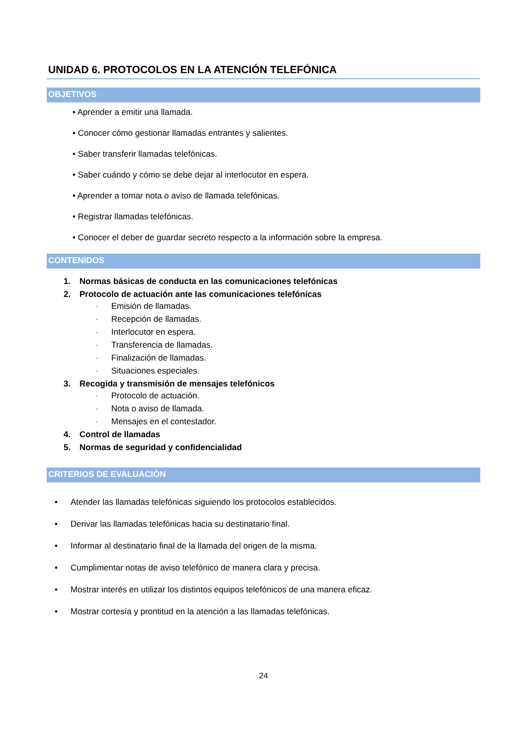UNIDAD 6. PROTOCOLOS EN LA ATENCIÓN TELEFÓNICA
OBJETIVOS
• Aprender a emitir una llamada.
• Conocer cómo gestionar llamadas entrantes y salientes.
• Saber transferir llamadas telefónicas.
• Saber cuándo y cómo se debe dejar al interlocutor en espera.
• Aprender a tomar nota o aviso de llamada telefónicas.
• Registrar llamadas telefónicas.
• Conocer el deber de guardar secreto respecto a la información sobre la empresa.
CONTENIDOS
1. Normas básicas de conducta en las comunicaciones telefónicas
2. Protocolo de actuación ante las comunicaciones telefónicas
- Emisión de llamadas.
- Recepción de llamadas.
- Interlocutor en espera.
- Transferencia de llamadas.
- Finalización de llamadas.
- Situaciones especiales.
3. Recogida y transmisión de mensajes telefónicos
- Protocolo de actuación.
- Nota o aviso de llamada.
- Mensajes en el contestador.
4. Control de llamadas
5. Normas de seguridad y confidencialidad
CRITERIOS DE EVALUACIÓN
• Atender las llamadas telefónicas siguiendo los protocolos establecidos.
• Derivar las llamadas telefónicas hacia su destinatario final.
• Informar al destinatario final de la llamada del origen de la misma.
• Cumplimentar notas de aviso telefónico de manera clara y precisa.
• Mostrar interés en utilizar los distintos equipos telefónicos de una manera eficaz.
• Mostrar cortesía y prontitud en la atención a las llamadas telefónicas.
24